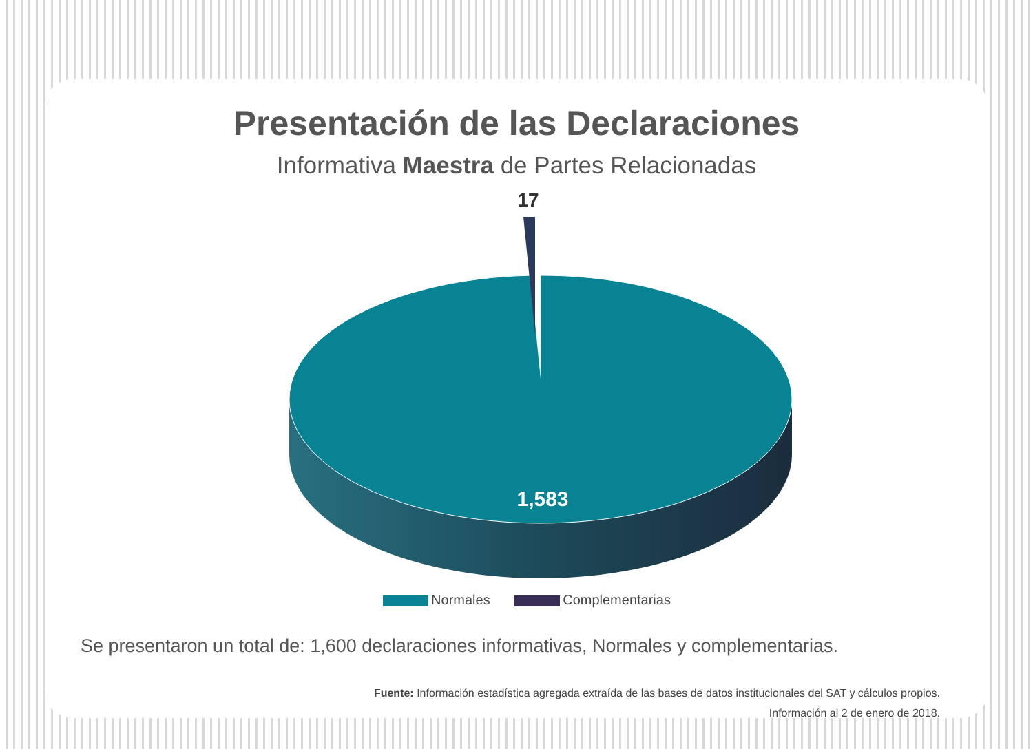Presentación de las Declaraciones
Informativa Maestra de Partes Relacionadas
17
1,583
Normales Complementarias
Se presentaron un total de: 1,600 declaraciones informativas, Normales y complementarias.
Fuente: Información estadística agregada extraída de las bases de datos institucionales del SAT y cálculos propios.
Información al 2 de enero de 2018.